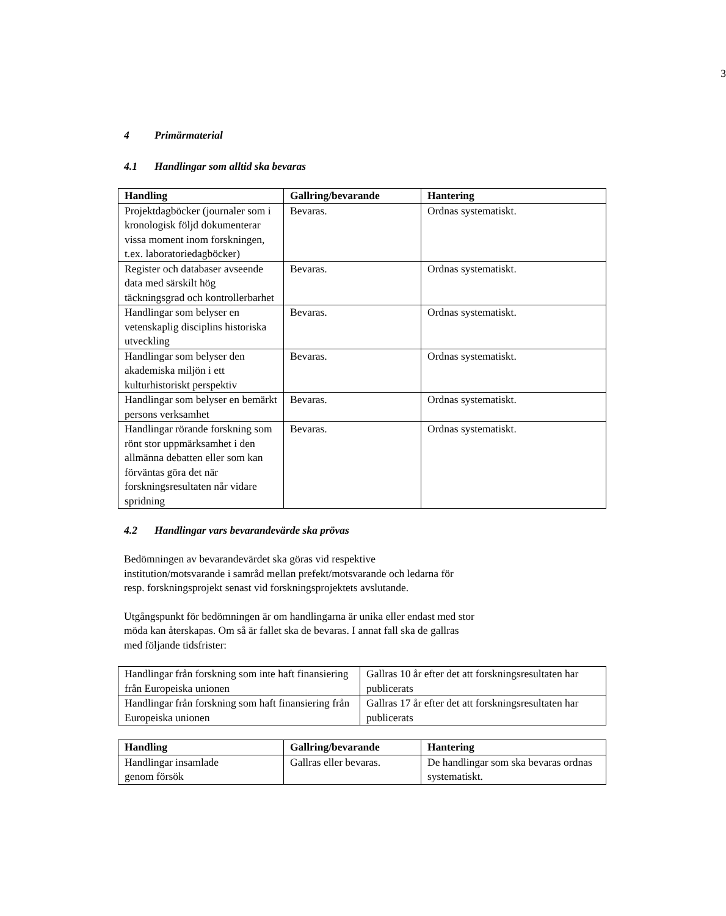3
4 Primärmaterial
4.1 Handlingar som alltid ska bevaras
| Handling | Gallring/bevarande | Hantering |
| --- | --- | --- |
| Projektdagböcker (journaler som i kronologisk följd dokumenterar vissa moment inom forskningen, t.ex. laboratoriedagböcker) | Bevaras. | Ordnas systematiskt. |
| Register och databaser avseende data med särskilt hög täckningsgrad och kontrollerbarhet | Bevaras. | Ordnas systematiskt. |
| Handlingar som belyser en vetenskaplig disciplins historiska utveckling | Bevaras. | Ordnas systematiskt. |
| Handlingar som belyser den akademiska miljön i ett kulturhistoriskt perspektiv | Bevaras. | Ordnas systematiskt. |
| Handlingar som belyser en bemärkt persons verksamhet | Bevaras. | Ordnas systematiskt. |
| Handlingar rörande forskning som rönt stor uppmärksamhet i den allmänna debatten eller som kan förväntas göra det när forskningsresultaten når vidare spridning | Bevaras. | Ordnas systematiskt. |
4.2 Handlingar vars bevarandevärde ska prövas
Bedömningen av bevarandevärdet ska göras vid respektive
institution/motsvarande i samråd mellan prefekt/motsvarande och ledarna för
resp. forskningsprojekt senast vid forskningsprojektets avslutande.
Utgångspunkt för bedömningen är om handlingarna är unika eller endast med stor
möda kan återskapas. Om så är fallet ska de bevaras. I annat fall ska de gallras
med följande tidsfrister:
| Handlingar från forskning som inte haft finansiering från Europeiska unionen | Gallras 10 år efter det att forskningsresultaten har publicerats |
| Handlingar från forskning som haft finansiering från Europeiska unionen | Gallras 17 år efter det att forskningsresultaten har publicerats |
| Handling | Gallring/bevarande | Hantering |
| --- | --- | --- |
| Handlingar insamlade genom försök | Gallras eller bevaras. | De handlingar som ska bevaras ordnas systematiskt. |